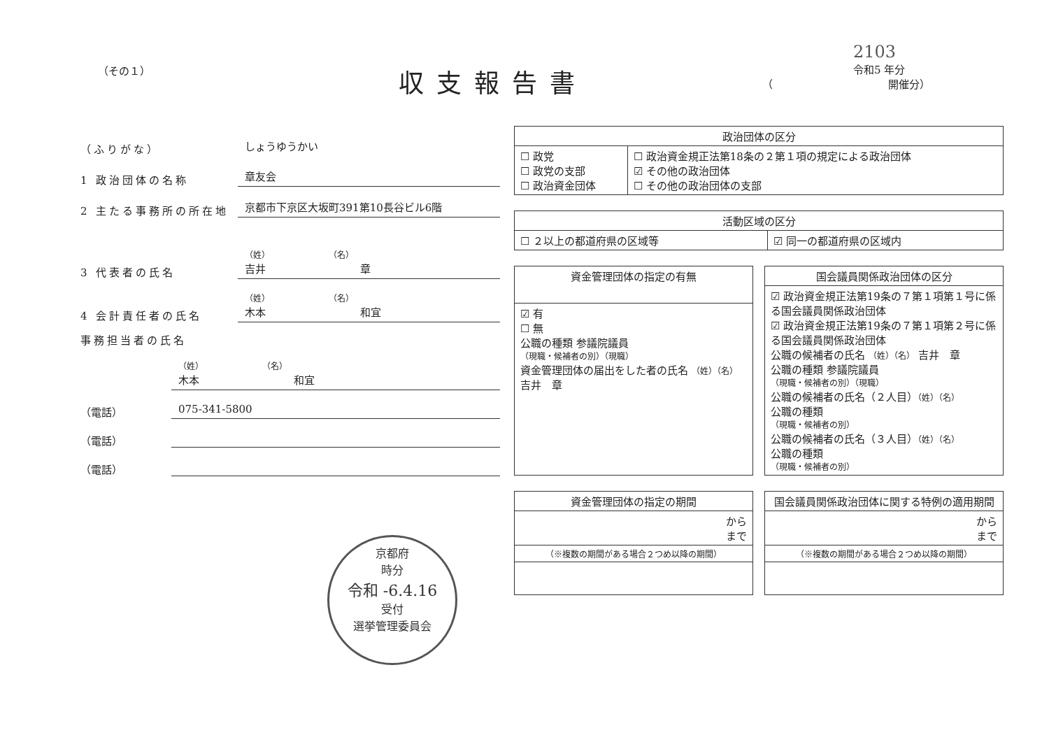（その１）
収支報告書
2103
令和5 年分
（　　　　　　　　　　　開催分）
（ふりがな）
しょうゆうかい
1 政治団体の名称
章友会
2 主たる事務所の所在地
京都市下京区大坂町391第10長谷ビル6階
3 代表者の氏名
（姓）　　　　　　　　（名）
吉井　　　　　　　　　章
4 会計責任者の氏名
（姓）　　　　　　　　（名）
木本　　　　　　　　　和宜
事務担当者の氏名
（姓）　　　　　　　　（名）
木本　　　　　　　　　和宜
（電話）
075-341-5800
（電話）
（電話）
| 政治団体の区分 | |
| --- | --- |
| ☐ 政党 ☐ 政党の支部 ☐ 政治資金団体 | ☐ 政治資金規正法第18条の２第１項の規定による政治団体 ☑ その他の政治団体 ☐ その他の政治団体の支部 |
| 活動区域の区分 | |
| --- | --- |
| ☐ ２以上の都道府県の区域等 | ☑ 同一の都道府県の区域内 |
| 資金管理団体の指定の有無 |
| --- |
| ☑ 有 ☐ 無 公職の種類 参議院議員 （現職・候補者の別）（現職） 資金管理団体の届出をした者の氏名 （姓）（名） 吉井 章 |
| 国会議員関係政治団体の区分 |
| --- |
| ☑ 政治資金規正法第19条の７第１項第１号に係る国会議員関係政治団体 ☑ 政治資金規正法第19条の７第１項第２号に係る国会議員関係政治団体 公職の候補者の氏名 （姓）（名） 吉井 章 公職の種類 参議院議員 （現職・候補者の別）（現職） 公職の候補者の氏名（２人目） （姓）（名） 公職の種類 （現職・候補者の別） 公職の候補者の氏名（３人目） （姓）（名） 公職の種類 （現職・候補者の別） |
| 資金管理団体の指定の期間 |
| --- |
| から まで |
| （※複数の期間がある場合２つめ以降の期間） |
| 国会議員関係政治団体に関する特例の適用期間 |
| --- |
| から まで |
| （※複数の期間がある場合２つめ以降の期間） |
京都府
時分
令和 -6.4.16
受付
選挙管理委員会